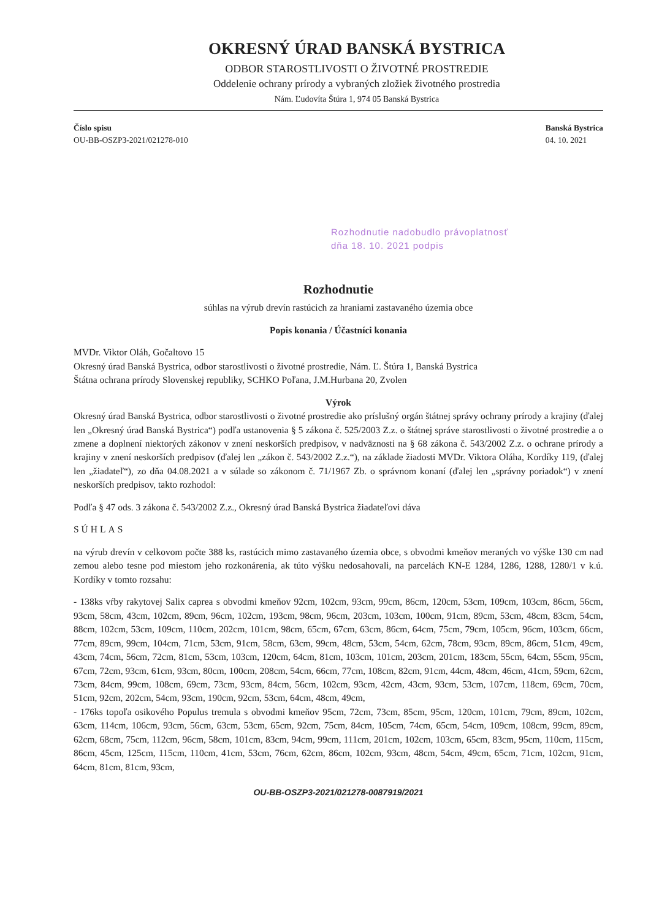OKRESNÝ ÚRAD BANSKÁ BYSTRICA
ODBOR STAROSTLIVOSTI O ŽIVOTNÉ PROSTREDIE
Oddelenie ochrany prírody a vybraných zložiek životného prostredia
Nám. Ľudovíta Štúra 1, 974 05 Banská Bystrica
Číslo spisu
OU-BB-OSZP3-2021/021278-010
Banská Bystrica
04. 10. 2021
Rozhodnutie nadobudlo právoplatnosť
dňa 18. 10. 2021 podpis
Rozhodnutie
súhlas na výrub drevín rastúcich za hraniami zastavaného územia obce
Popis konania / Účastníci konania
MVDr. Viktor Oláh, Gočaltovo 15
Okresný úrad Banská Bystrica, odbor starostlivosti o životné prostredie, Nám. Ľ. Štúra 1, Banská Bystrica
Štátna ochrana prírody Slovenskej republiky, SCHKO Poľana, J.M.Hurbana 20, Zvolen
Výrok
Okresný úrad Banská Bystrica, odbor starostlivosti o životné prostredie ako príslušný orgán štátnej správy ochrany prírody a krajiny (ďalej len „Okresný úrad Banská Bystrica“) podľa ustanovenia § 5 zákona č. 525/2003 Z.z. o štátnej správe starostlivosti o životné prostredie a o zmene a doplnení niektorých zákonov v znení neskorších predpisov, v nadväznosti na § 68 zákona č. 543/2002 Z.z. o ochrane prírody a krajiny v znení neskorších predpisov (ďalej len „zákon č. 543/2002 Z.z.“), na základe žiadosti MVDr. Viktora Oláha, Kordíky 119, (ďalej len „žiadateľ“), zo dňa 04.08.2021 a v súlade so zákonom č. 71/1967 Zb. o správnom konaní (ďalej len „správny poriadok“) v znení neskorších predpisov, takto rozhodol:
Podľa § 47 ods. 3 zákona č. 543/2002 Z.z., Okresný úrad Banská Bystrica žiadateľovi dáva
SÚHLAS
na výrub drevín v celkovom počte 388 ks, rastúcich mimo zastavaného územia obce, s obvodmi kmeňov meraných vo výške 130 cm nad zemou alebo tesne pod miestom jeho rozkonárenia, ak túto výšku nedosahovali, na parcelách KN-E 1284, 1286, 1288, 1280/1 v k.ú. Kordíky v tomto rozsahu:
- 138ks vŕby rakytovej Salix caprea s obvodmi kmeňov 92cm, 102cm, 93cm, 99cm, 86cm, 120cm, 53cm, 109cm, 103cm, 86cm, 56cm, 93cm, 58cm, 43cm, 102cm, 89cm, 96cm, 102cm, 193cm, 98cm, 96cm, 203cm, 103cm, 100cm, 91cm, 89cm, 53cm, 48cm, 83cm, 54cm, 88cm, 102cm, 53cm, 109cm, 110cm, 202cm, 101cm, 98cm, 65cm, 67cm, 63cm, 86cm, 64cm, 75cm, 79cm, 105cm, 96cm, 103cm, 66cm, 77cm, 89cm, 99cm, 104cm, 71cm, 53cm, 91cm, 58cm, 63cm, 99cm, 48cm, 53cm, 54cm, 62cm, 78cm, 93cm, 89cm, 86cm, 51cm, 49cm, 43cm, 74cm, 56cm, 72cm, 81cm, 53cm, 103cm, 120cm, 64cm, 81cm, 103cm, 101cm, 203cm, 201cm, 183cm, 55cm, 64cm, 55cm, 95cm, 67cm, 72cm, 93cm, 61cm, 93cm, 80cm, 100cm, 208cm, 54cm, 66cm, 77cm, 108cm, 82cm, 91cm, 44cm, 48cm, 46cm, 41cm, 59cm, 62cm, 73cm, 84cm, 99cm, 108cm, 69cm, 73cm, 93cm, 84cm, 56cm, 102cm, 93cm, 42cm, 43cm, 93cm, 53cm, 107cm, 118cm, 69cm, 70cm, 51cm, 92cm, 202cm, 54cm, 93cm, 190cm, 92cm, 53cm, 64cm, 48cm, 49cm,
- 176ks topoľa osikového Populus tremula s obvodmi kmeňov 95cm, 72cm, 73cm, 85cm, 95cm, 120cm, 101cm, 79cm, 89cm, 102cm, 63cm, 114cm, 106cm, 93cm, 56cm, 63cm, 53cm, 65cm, 92cm, 75cm, 84cm, 105cm, 74cm, 65cm, 54cm, 109cm, 108cm, 99cm, 89cm, 62cm, 68cm, 75cm, 112cm, 96cm, 58cm, 101cm, 83cm, 94cm, 99cm, 111cm, 201cm, 102cm, 103cm, 65cm, 83cm, 95cm, 110cm, 115cm, 86cm, 45cm, 125cm, 115cm, 110cm, 41cm, 53cm, 76cm, 62cm, 86cm, 102cm, 93cm, 48cm, 54cm, 49cm, 65cm, 71cm, 102cm, 91cm, 64cm, 81cm, 81cm, 93cm,
OU-BB-OSZP3-2021/021278-0087919/2021